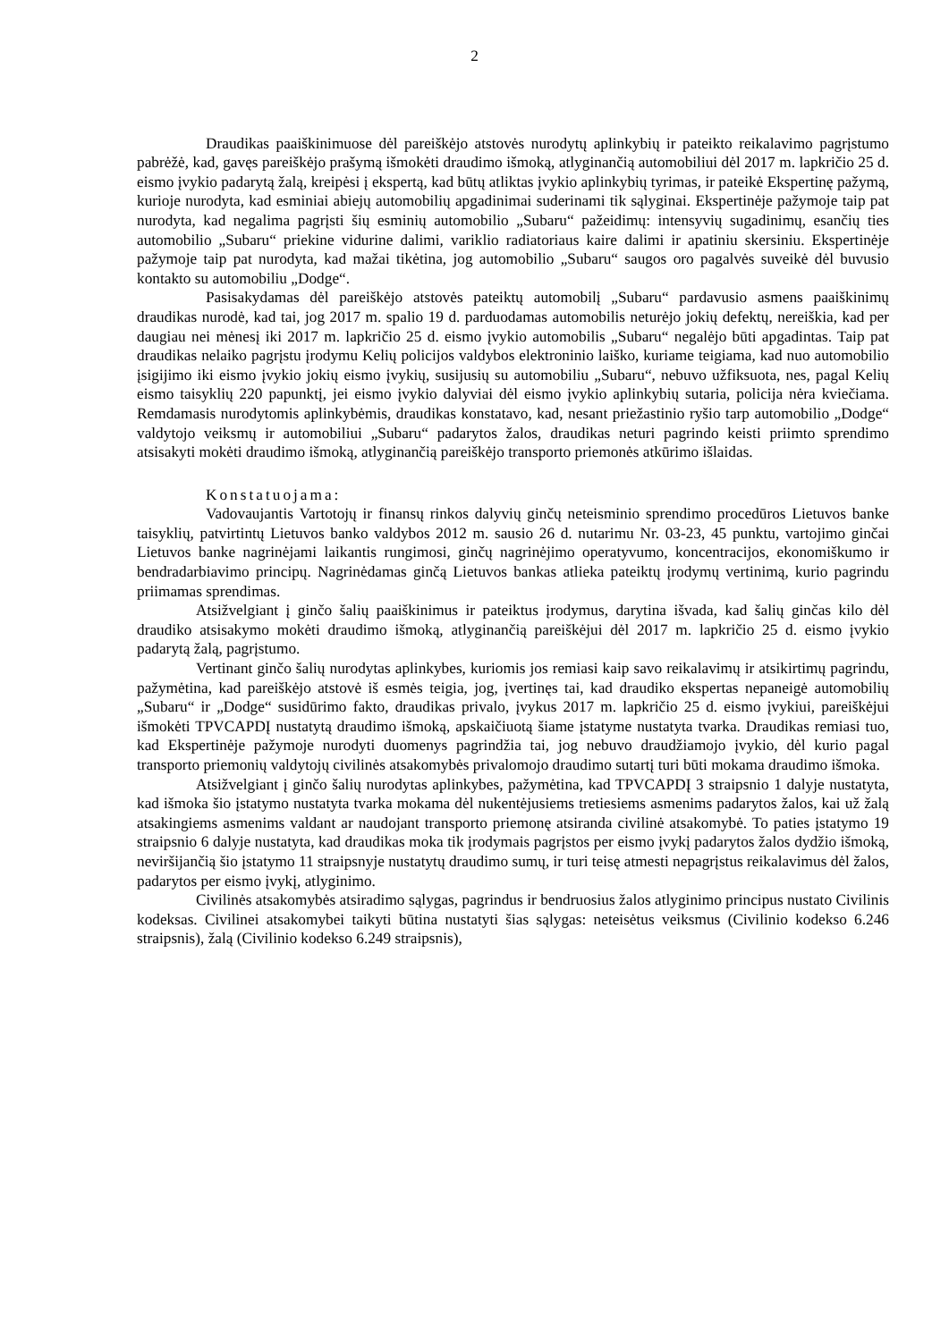2
Draudikas paaiškinimuose dėl pareiškėjo atstovės nurodytų aplinkybių ir pateikto reikalavimo pagrįstumo pabrėžė, kad, gavęs pareiškėjo prašymą išmokėti draudimo išmoką, atlyginančią automobiliui dėl 2017 m. lapkričio 25 d. eismo įvykio padarytą žalą, kreipėsi į ekspertą, kad būtų atliktas įvykio aplinkybių tyrimas, ir pateikė Ekspertinę pažymą, kurioje nurodyta, kad esminiai abiejų automobilių apgadinimai suderinami tik sąlyginai. Ekspertinėje pažymoje taip pat nurodyta, kad negalima pagrįsti šių esminių automobilio „Subaru“ pažeidimų: intensyvių sugadinimų, esančių ties automobilio „Subaru“ priekine vidurine dalimi, variklio radiatoriaus kaire dalimi ir apatiniu skersiniu. Ekspertinėje pažymoje taip pat nurodyta, kad mažai tikėtina, jog automobilio „Subaru“ saugos oro pagalvės suveikė dėl buvusio kontakto su automobiliu „Dodge“.
Pasisakydamas dėl pareiškėjo atstovės pateiktų automobilį „Subaru“ pardavusio asmens paaiškinimų draudikas nurodė, kad tai, jog 2017 m. spalio 19 d. parduodamas automobilis neturėjo jokių defektų, nereiškia, kad per daugiau nei mėnesį iki 2017 m. lapkričio 25 d. eismo įvykio automobilis „Subaru“ negalėjo būti apgadintas. Taip pat draudikas nelaiko pagrįstu įrodymu Kelių policijos valdybos elektroninio laiško, kuriame teigiama, kad nuo automobilio įsigijimo iki eismo įvykio jokių eismo įvykių, susijusių su automobiliu „Subaru“, nebuvo užfiksuota, nes, pagal Kelių eismo taisyklių 220 papunktį, jei eismo įvykio dalyviai dėl eismo įvykio aplinkybių sutaria, policija nėra kviečiama. Remdamasis nurodytomis aplinkybėmis, draudikas konstatavo, kad, nesant priežastinio ryšio tarp automobilio „Dodge“ valdytojo veiksmų ir automobiliui „Subaru“ padarytos žalos, draudikas neturi pagrindo keisti priimto sprendimo atsisakyti mokėti draudimo išmoką, atlyginančią pareiškėjo transporto priemonės atkūrimo išlaidas.
Konstatuojama:
Vadovaujantis Vartotojų ir finansų rinkos dalyvių ginčų neteisminio sprendimo procedūros Lietuvos banke taisyklių, patvirtintų Lietuvos banko valdybos 2012 m. sausio 26 d. nutarimu Nr. 03-23, 45 punktu, vartojimo ginčai Lietuvos banke nagrinėjami laikantis rungimosi, ginčų nagrinėjimo operatyvumo, koncentracijos, ekonomiškumo ir bendradarbiavimo principų. Nagrinėdamas ginčą Lietuvos bankas atlieka pateiktų įrodymų vertinimą, kurio pagrindu priimamas sprendimas.
Atsižvelgiant į ginčo šalių paaiškinimus ir pateiktus įrodymus, darytina išvada, kad šalių ginčas kilo dėl draudiko atsisakymo mokėti draudimo išmoką, atlyginančią pareiškėjui dėl 2017 m. lapkričio 25 d. eismo įvykio padarytą žalą, pagrįstumo.
Vertinant ginčo šalių nurodytas aplinkybes, kuriomis jos remiasi kaip savo reikalavimų ir atsikirtimų pagrindu, pažymėtina, kad pareiškėjo atstovė iš esmės teigia, jog, įvertinęs tai, kad draudiko ekspertas nepaneigė automobilių „Subaru“ ir „Dodge“ susidūrimo fakto, draudikas privalo, įvykus 2017 m. lapkričio 25 d. eismo įvykiui, pareiškėjui išmokėti TPVCAPDĮ nustatytą draudimo išmoką, apskaičiuotą šiame įstatyme nustatyta tvarka. Draudikas remiasi tuo, kad Ekspertinėje pažymoje nurodyti duomenys pagrindžia tai, jog nebuvo draudžiamojo įvykio, dėl kurio pagal transporto priemonių valdytojų civilinės atsakomybės privalomojo draudimo sutartį turi būti mokama draudimo išmoka.
Atsižvelgiant į ginčo šalių nurodytas aplinkybes, pažymėtina, kad TPVCAPDĮ 3 straipsnio 1 dalyje nustatyta, kad išmoka šio įstatymo nustatyta tvarka mokama dėl nukentėjusiems tretiesiems asmenims padarytos žalos, kai už žalą atsakingiems asmenims valdant ar naudojant transporto priemonę atsiranda civilinė atsakomybė. To paties įstatymo 19 straipsnio 6 dalyje nustatyta, kad draudikas moka tik įrodymais pagrįstos per eismo įvykį padarytos žalos dydžio išmoką, neviršijančią šio įstatymo 11 straipsnyje nustatytų draudimo sumų, ir turi teisę atmesti nepagrįstus reikalavimus dėl žalos, padarytos per eismo įvykį, atlyginimo.
Civilinės atsakomybės atsiradimo sąlygas, pagrindus ir bendruosius žalos atlyginimo principus nustato Civilinis kodeksas. Civilinei atsakomybei taikyti būtina nustatyti šias sąlygas: neteisėtus veiksmus (Civilinio kodekso 6.246 straipsnis), žalą (Civilinio kodekso 6.249 straipsnis),